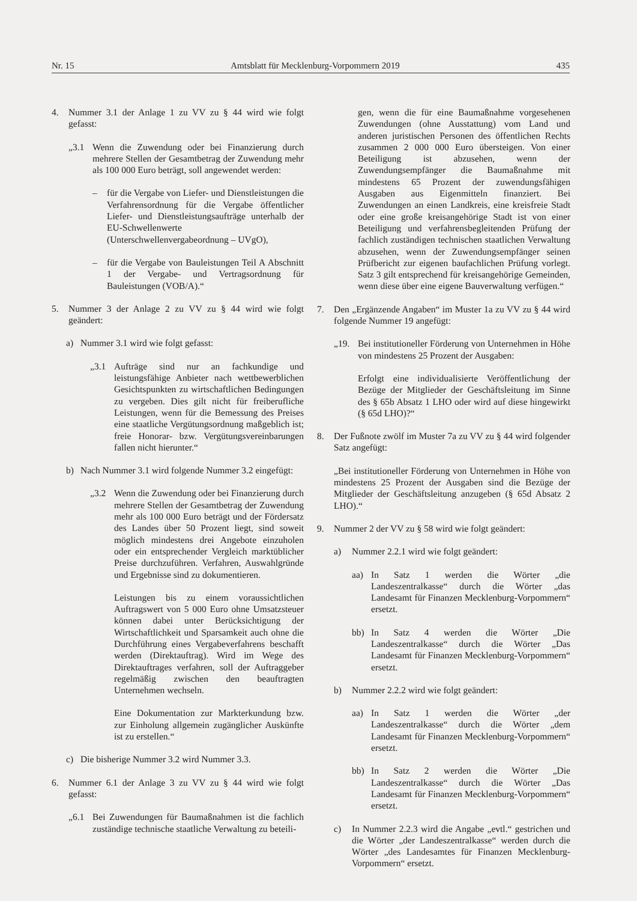Nr. 15 Amtsblatt für Mecklenburg-Vorpommern 2019 435
4. Nummer 3.1 der Anlage 1 zu VV zu § 44 wird wie folgt gefasst:
„3.1 Wenn die Zuwendung oder bei Finanzierung durch mehrere Stellen der Gesamtbetrag der Zuwendung mehr als 100 000 Euro beträgt, soll angewendet werden:
– für die Vergabe von Liefer- und Dienstleistungen die Verfahrensordnung für die Vergabe öffentlicher Liefer- und Dienstleistungsaufträge unterhalb der EU-Schwellenwerte (Unterschwellenvergabeordnung – UVgO),
– für die Vergabe von Bauleistungen Teil A Abschnitt 1 der Vergabe- und Vertragsordnung für Bauleistungen (VOB/A).“
5. Nummer 3 der Anlage 2 zu VV zu § 44 wird wie folgt geändert:
a) Nummer 3.1 wird wie folgt gefasst:
„3.1 Aufträge sind nur an fachkundige und leistungsfähige Anbieter nach wettbewerblichen Gesichtspunkten zu wirtschaftlichen Bedingungen zu vergeben. Dies gilt nicht für freiberufliche Leistungen, wenn für die Bemessung des Preises eine staatliche Vergütungsordnung maßgeblich ist; freie Honorar- bzw. Vergütungsvereinbarungen fallen nicht hierunter.“
b) Nach Nummer 3.1 wird folgende Nummer 3.2 eingefügt:
„3.2 Wenn die Zuwendung oder bei Finanzierung durch mehrere Stellen der Gesamtbetrag der Zuwendung mehr als 100 000 Euro beträgt und der Fördersatz des Landes über 50 Prozent liegt, sind soweit möglich mindestens drei Angebote einzuholen oder ein entsprechender Vergleich marktüblicher Preise durchzuführen. Verfahren, Auswahlgründe und Ergebnisse sind zu dokumentieren.
Leistungen bis zu einem voraussichtlichen Auftragswert von 5 000 Euro ohne Umsatzsteuer können dabei unter Berücksichtigung der Wirtschaftlichkeit und Sparsamkeit auch ohne die Durchführung eines Vergabeverfahrens beschafft werden (Direktauftrag). Wird im Wege des Direktauftrages verfahren, soll der Auftraggeber regelmäßig zwischen den beauftragten Unternehmen wechseln.
Eine Dokumentation zur Markterkundung bzw. zur Einholung allgemein zugänglicher Auskünfte ist zu erstellen.“
c) Die bisherige Nummer 3.2 wird Nummer 3.3.
6. Nummer 6.1 der Anlage 3 zu VV zu § 44 wird wie folgt gefasst:
„6.1 Bei Zuwendungen für Baumaßnahmen ist die fachlich zuständige technische staatliche Verwaltung zu beteili-
gen, wenn die für eine Baumaßnahme vorgesehenen Zuwendungen (ohne Ausstattung) vom Land und anderen juristischen Personen des öffentlichen Rechts zusammen 2 000 000 Euro übersteigen. Von einer Beteiligung ist abzusehen, wenn der Zuwendungsempfänger die Baumaßnahme mit mindestens 65 Prozent der zuwendungsfähigen Ausgaben aus Eigenmitteln finanziert. Bei Zuwendungen an einen Landkreis, eine kreisfreie Stadt oder eine große kreisangehörige Stadt ist von einer Beteiligung und verfahrensbegleitenden Prüfung der fachlich zuständigen technischen staatlichen Verwaltung abzusehen, wenn der Zuwendungsempfänger seinen Prüfbericht zur eigenen baufachlichen Prüfung vorlegt. Satz 3 gilt entsprechend für kreisangehörige Gemeinden, wenn diese über eine eigene Bauverwaltung verfügen.“
7. Den „Ergänzende Angaben“ im Muster 1a zu VV zu § 44 wird folgende Nummer 19 angefügt:
„19. Bei institutioneller Förderung von Unternehmen in Höhe von mindestens 25 Prozent der Ausgaben:
Erfolgt eine individualisierte Veröffentlichung der Bezüge der Mitglieder der Geschäftsleitung im Sinne des § 65b Absatz 1 LHO oder wird auf diese hingewirkt (§ 65d LHO)?“
8. Der Fußnote zwölf im Muster 7a zu VV zu § 44 wird folgender Satz angefügt:
„Bei institutioneller Förderung von Unternehmen in Höhe von mindestens 25 Prozent der Ausgaben sind die Bezüge der Mitglieder der Geschäftsleitung anzugeben (§ 65d Absatz 2 LHO).“
9. Nummer 2 der VV zu § 58 wird wie folgt geändert:
a) Nummer 2.2.1 wird wie folgt geändert:
aa) In Satz 1 werden die Wörter „die Landeszentralkasse“ durch die Wörter „das Landesamt für Finanzen Mecklenburg-Vorpommern“ ersetzt.
bb) In Satz 4 werden die Wörter „Die Landeszentralkasse“ durch die Wörter „Das Landesamt für Finanzen Mecklenburg-Vorpommern“ ersetzt.
b) Nummer 2.2.2 wird wie folgt geändert:
aa) In Satz 1 werden die Wörter „der Landeszentralkasse“ durch die Wörter „dem Landesamt für Finanzen Mecklenburg-Vorpommern“ ersetzt.
bb) In Satz 2 werden die Wörter „Die Landeszentralkasse“ durch die Wörter „Das Landesamt für Finanzen Mecklenburg-Vorpommern“ ersetzt.
c) In Nummer 2.2.3 wird die Angabe „evtl.“ gestrichen und die Wörter „der Landeszentralkasse“ werden durch die Wörter „des Landesamtes für Finanzen Mecklenburg-Vorpommern“ ersetzt.